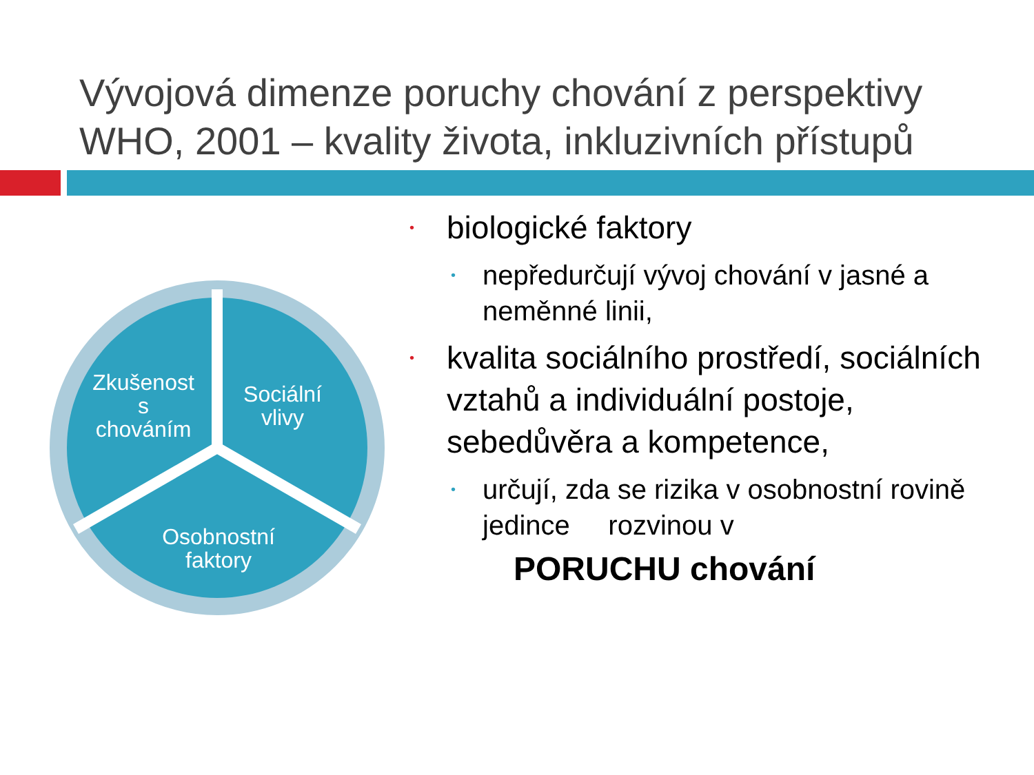Vývojová dimenze poruchy chování z perspektivy
WHO, 2001 – kvality života, inkluzivních přístupů
Zkušenost
s
chováním
Sociální
vlivy
Osobnostní
faktory
• biologické faktory
• nepředurčují vývoj chování v jasné a neměnné linii,
• kvalita sociálního prostředí, sociálních vztahů a individuální postoje, sebedůvěra a kompetence,
• určují, zda se rizika v osobnostní rovině jedince rozvinou v
PORUCHU chování